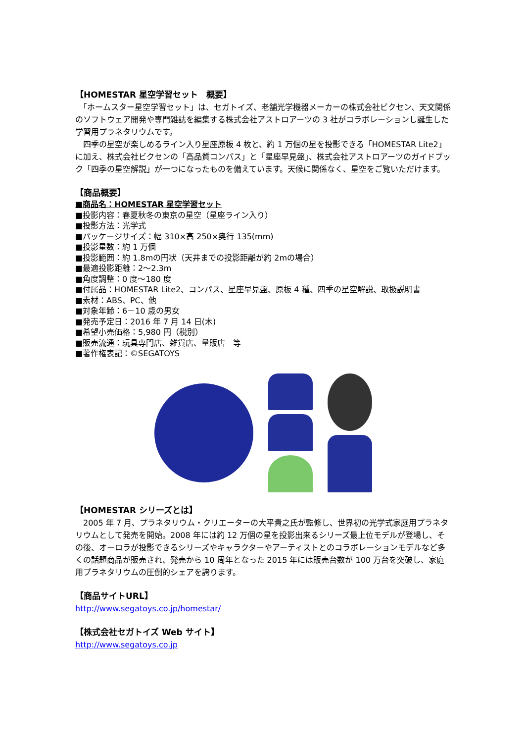【HOMESTAR 星空学習セット　概要】
　「ホームスター星空学習セット」は、セガトイズ、老舗光学機器メーカーの株式会社ビクセン、天文関係のソフトウェア開発や専門雑誌を編集する株式会社アストロアーツの 3 社がコラボレーションし誕生した学習用プラネタリウムです。
　四季の星空が楽しめるライン入り星座原板 4 枚と、約 1 万個の星を投影できる「HOMESTAR Lite2」に加え、株式会社ビクセンの「高品質コンパス」と「星座早見盤」、株式会社アストロアーツのガイドブック「四季の星空解説」が一つになったものを備えています。天候に関係なく、星空をご覧いただけます。
【商品概要】
■商品名：HOMESTAR 星空学習セット
■投影内容：春夏秋冬の東京の星空（星座ライン入り）
■投影方法：光学式
■パッケージサイズ：幅 310×高 250×奥行 135(mm)
■投影星数：約 1 万個
■投影範囲：約 1.8mの円状（天井までの投影距離が約 2mの場合）
■最適投影距離：2～2.3m
■角度調整：0 度～180 度
■付属品：HOMESTAR Lite2、コンパス、星座早見盤、原板 4 種、四季の星空解説、取扱説明書
■素材：ABS、PC、他
■対象年齢：6－10 歳の男女
■発売予定日：2016 年 7 月 14 日(木)
■希望小売価格：5,980 円（税別）
■販売流通：玩具専門店、雑貨店、量販店　等
■著作権表記：©SEGATOYS
【HOMESTAR シリーズとは】
　2005 年 7 月、プラネタリウム・クリエーターの大平貴之氏が監修し、世界初の光学式家庭用プラネタリウムとして発売を開始。2008 年には約 12 万個の星を投影出来るシリーズ最上位モデルが登場し、その後、オーロラが投影できるシリーズやキャラクターやアーティストとのコラボレーションモデルなど多くの話題商品が販売され、発売から 10 周年となった 2015 年には販売台数が 100 万台を突破し、家庭用プラネタリウムの圧倒的シェアを誇ります。
【商品サイトURL】
http://www.segatoys.co.jp/homestar/
【株式会社セガトイズ Web サイト】
http://www.segatoys.co.jp